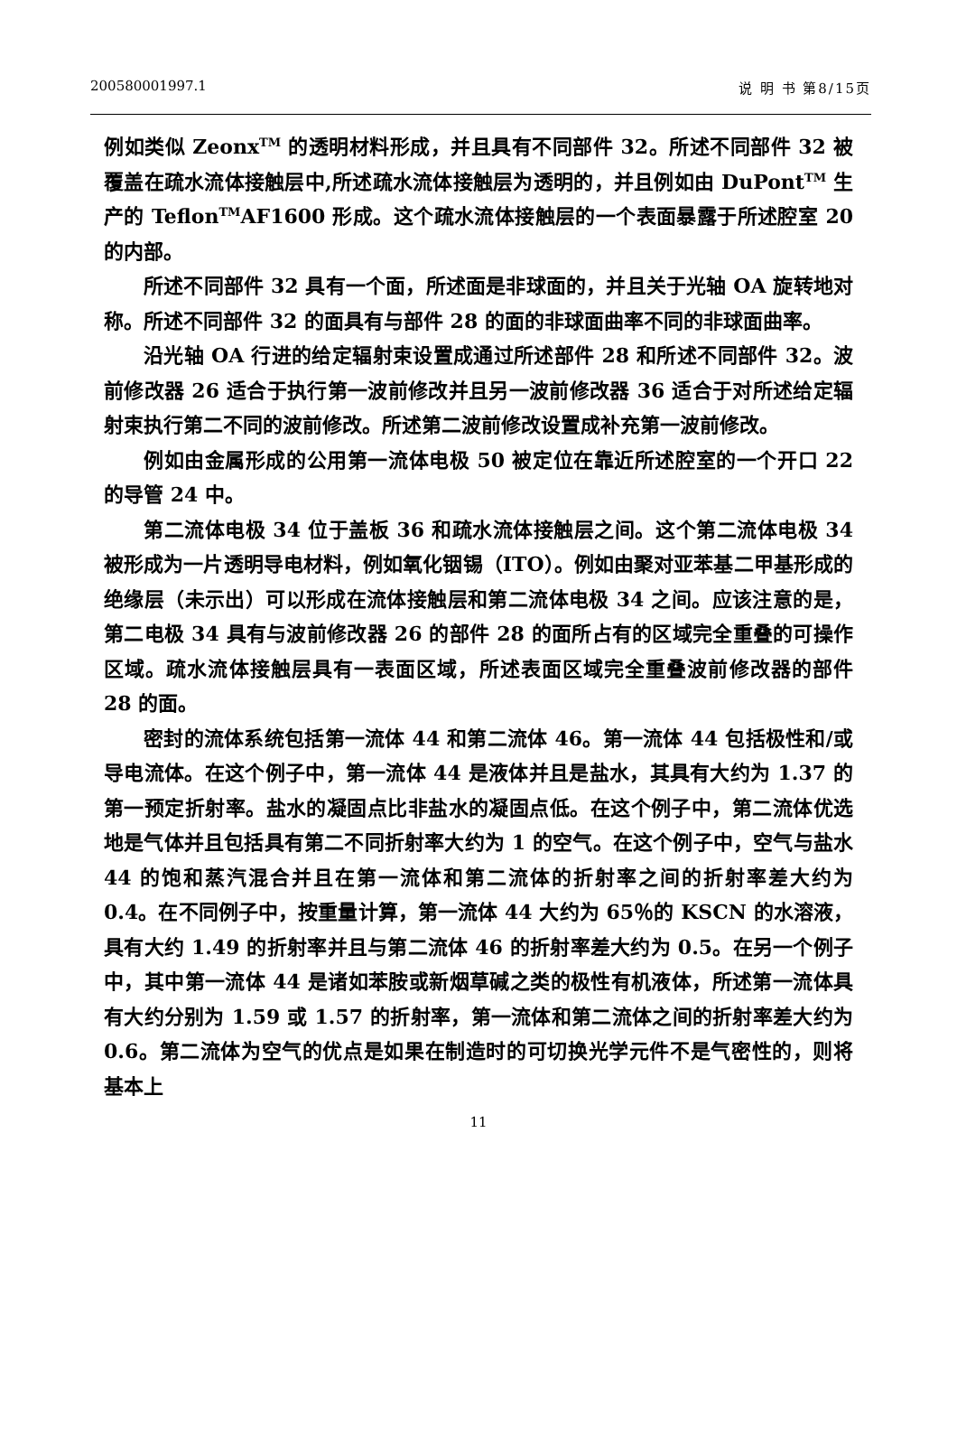200580001997.1 说 明 书 第8/15页
例如类似 Zeonx<sup>TM</sup> 的透明材料形成，并且具有不同部件 32。所述不同部件 32 被覆盖在疏水流体接触层中,所述疏水流体接触层为透明的，并且例如由 DuPont<sup>TM</sup> 生产的 Teflon<sup>TM</sup>AF1600 形成。这个疏水流体接触层的一个表面暴露于所述腔室 20 的内部。
所述不同部件 32 具有一个面，所述面是非球面的，并且关于光轴 OA 旋转地对称。所述不同部件 32 的面具有与部件 28 的面的非球面曲率不同的非球面曲率。
沿光轴 OA 行进的给定辐射束设置成通过所述部件 28 和所述不同部件 32。波前修改器 26 适合于执行第一波前修改并且另一波前修改器 36 适合于对所述给定辐射束执行第二不同的波前修改。所述第二波前修改设置成补充第一波前修改。
例如由金属形成的公用第一流体电极 50 被定位在靠近所述腔室的一个开口 22 的导管 24 中。
第二流体电极 34 位于盖板 36 和疏水流体接触层之间。这个第二流体电极 34 被形成为一片透明导电材料，例如氧化铟锡（ITO）。例如由聚对亚苯基二甲基形成的绝缘层（未示出）可以形成在流体接触层和第二流体电极 34 之间。应该注意的是，第二电极 34 具有与波前修改器 26 的部件 28 的面所占有的区域完全重叠的可操作区域。疏水流体接触层具有一表面区域，所述表面区域完全重叠波前修改器的部件 28 的面。
密封的流体系统包括第一流体 44 和第二流体 46。第一流体 44 包括极性和/或导电流体。在这个例子中，第一流体 44 是液体并且是盐水，其具有大约为 1.37 的第一预定折射率。盐水的凝固点比非盐水的凝固点低。在这个例子中，第二流体优选地是气体并且包括具有第二不同折射率大约为 1 的空气。在这个例子中，空气与盐水 44 的饱和蒸汽混合并且在第一流体和第二流体的折射率之间的折射率差大约为 0.4。在不同例子中，按重量计算，第一流体 44 大约为 65％的 KSCN 的水溶液，具有大约 1.49 的折射率并且与第二流体 46 的折射率差大约为 0.5。在另一个例子中，其中第一流体 44 是诸如苯胺或新烟草碱之类的极性有机液体，所述第一流体具有大约分别为 1.59 或 1.57 的折射率，第一流体和第二流体之间的折射率差大约为 0.6。第二流体为空气的优点是如果在制造时的可切换光学元件不是气密性的，则将基本上
11